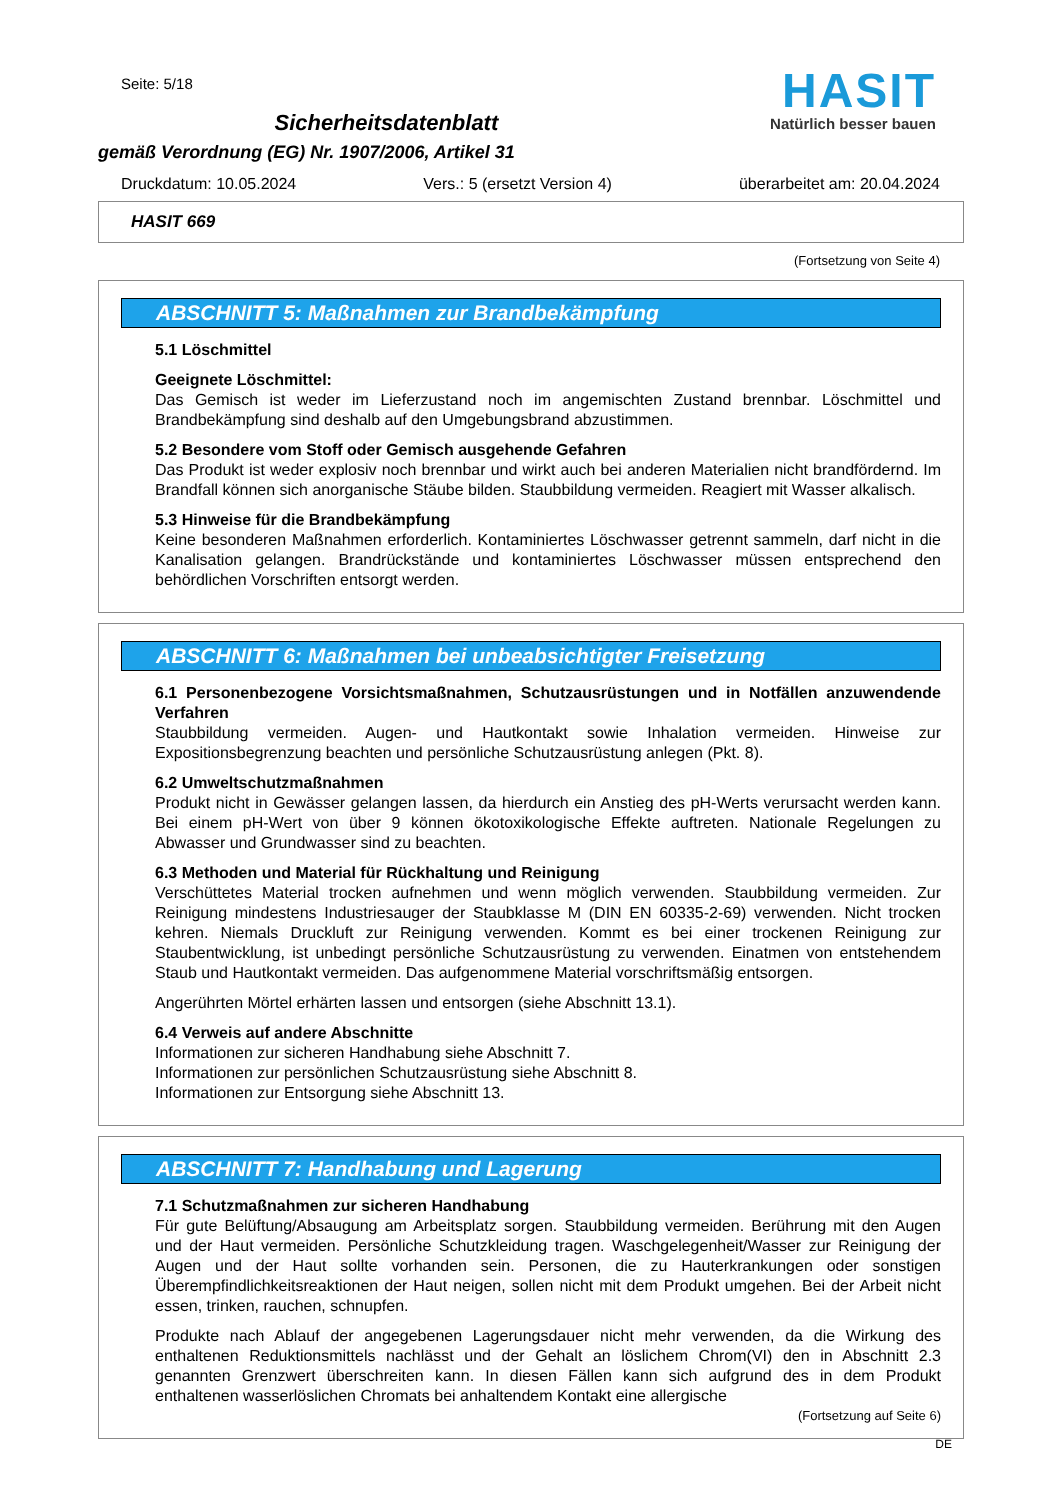Seite: 5/18
Sicherheitsdatenblatt
gemäß Verordnung (EG) Nr. 1907/2006, Artikel 31
HASIT
Natürlich besser bauen
Druckdatum: 10.05.2024 Vers.: 5 (ersetzt Version 4) überarbeitet am: 20.04.2024
HASIT 669
(Fortsetzung von Seite 4)
ABSCHNITT 5: Maßnahmen zur Brandbekämpfung
5.1 Löschmittel
Geeignete Löschmittel:
Das Gemisch ist weder im Lieferzustand noch im angemischten Zustand brennbar. Löschmittel und Brandbekämpfung sind deshalb auf den Umgebungsbrand abzustimmen.
5.2 Besondere vom Stoff oder Gemisch ausgehende Gefahren
Das Produkt ist weder explosiv noch brennbar und wirkt auch bei anderen Materialien nicht brandfördernd. Im Brandfall können sich anorganische Stäube bilden. Staubbildung vermeiden. Reagiert mit Wasser alkalisch.
5.3 Hinweise für die Brandbekämpfung
Keine besonderen Maßnahmen erforderlich. Kontaminiertes Löschwasser getrennt sammeln, darf nicht in die Kanalisation gelangen. Brandrückstände und kontaminiertes Löschwasser müssen entsprechend den behördlichen Vorschriften entsorgt werden.
ABSCHNITT 6: Maßnahmen bei unbeabsichtigter Freisetzung
6.1 Personenbezogene Vorsichtsmaßnahmen, Schutzausrüstungen und in Notfällen anzuwendende Verfahren
Staubbildung vermeiden. Augen- und Hautkontakt sowie Inhalation vermeiden. Hinweise zur Expositionsbegrenzung beachten und persönliche Schutzausrüstung anlegen (Pkt. 8).
6.2 Umweltschutzmaßnahmen
Produkt nicht in Gewässer gelangen lassen, da hierdurch ein Anstieg des pH-Werts verursacht werden kann. Bei einem pH-Wert von über 9 können ökotoxikologische Effekte auftreten. Nationale Regelungen zu Abwasser und Grundwasser sind zu beachten.
6.3 Methoden und Material für Rückhaltung und Reinigung
Verschüttetes Material trocken aufnehmen und wenn möglich verwenden. Staubbildung vermeiden. Zur Reinigung mindestens Industriesauger der Staubklasse M (DIN EN 60335-2-69) verwenden. Nicht trocken kehren. Niemals Druckluft zur Reinigung verwenden. Kommt es bei einer trockenen Reinigung zur Staubentwicklung, ist unbedingt persönliche Schutzausrüstung zu verwenden. Einatmen von entstehendem Staub und Hautkontakt vermeiden. Das aufgenommene Material vorschriftsmäßig entsorgen.
Angerührten Mörtel erhärten lassen und entsorgen (siehe Abschnitt 13.1).
6.4 Verweis auf andere Abschnitte
Informationen zur sicheren Handhabung siehe Abschnitt 7.
Informationen zur persönlichen Schutzausrüstung siehe Abschnitt 8.
Informationen zur Entsorgung siehe Abschnitt 13.
ABSCHNITT 7: Handhabung und Lagerung
7.1 Schutzmaßnahmen zur sicheren Handhabung
Für gute Belüftung/Absaugung am Arbeitsplatz sorgen. Staubbildung vermeiden. Berührung mit den Augen und der Haut vermeiden. Persönliche Schutzkleidung tragen. Waschgelegenheit/Wasser zur Reinigung der Augen und der Haut sollte vorhanden sein. Personen, die zu Hauterkrankungen oder sonstigen Überempfindlichkeitsreaktionen der Haut neigen, sollen nicht mit dem Produkt umgehen. Bei der Arbeit nicht essen, trinken, rauchen, schnupfen.
Produkte nach Ablauf der angegebenen Lagerungsdauer nicht mehr verwenden, da die Wirkung des enthaltenen Reduktionsmittels nachlässt und der Gehalt an löslichem Chrom(VI) den in Abschnitt 2.3 genannten Grenzwert überschreiten kann. In diesen Fällen kann sich aufgrund des in dem Produkt enthaltenen wasserlöslichen Chromats bei anhaltendem Kontakt eine allergische
(Fortsetzung auf Seite 6)
DE